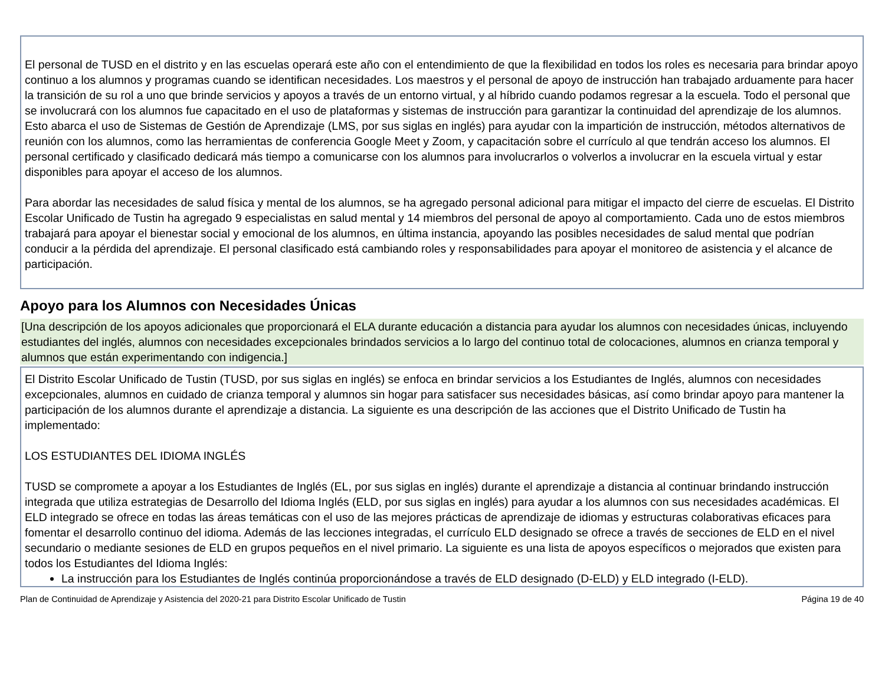El personal de TUSD en el distrito y en las escuelas operará este año con el entendimiento de que la flexibilidad en todos los roles es necesaria para brindar apoyo continuo a los alumnos y programas cuando se identifican necesidades. Los maestros y el personal de apoyo de instrucción han trabajado arduamente para hacer la transición de su rol a uno que brinde servicios y apoyos a través de un entorno virtual, y al híbrido cuando podamos regresar a la escuela. Todo el personal que se involucrará con los alumnos fue capacitado en el uso de plataformas y sistemas de instrucción para garantizar la continuidad del aprendizaje de los alumnos. Esto abarca el uso de Sistemas de Gestión de Aprendizaje (LMS, por sus siglas en inglés) para ayudar con la impartición de instrucción, métodos alternativos de reunión con los alumnos, como las herramientas de conferencia Google Meet y Zoom, y capacitación sobre el currículo al que tendrán acceso los alumnos. El personal certificado y clasificado dedicará más tiempo a comunicarse con los alumnos para involucrarlos o volverlos a involucrar en la escuela virtual y estar disponibles para apoyar el acceso de los alumnos.
Para abordar las necesidades de salud física y mental de los alumnos, se ha agregado personal adicional para mitigar el impacto del cierre de escuelas. El Distrito Escolar Unificado de Tustin ha agregado 9 especialistas en salud mental y 14 miembros del personal de apoyo al comportamiento. Cada uno de estos miembros trabajará para apoyar el bienestar social y emocional de los alumnos, en última instancia, apoyando las posibles necesidades de salud mental que podrían conducir a la pérdida del aprendizaje. El personal clasificado está cambiando roles y responsabilidades para apoyar el monitoreo de asistencia y el alcance de participación.
Apoyo para los Alumnos con Necesidades Únicas
[Una descripción de los apoyos adicionales que proporcionará el ELA durante educación a distancia para ayudar los alumnos con necesidades únicas, incluyendo estudiantes del inglés, alumnos con necesidades excepcionales brindados servicios a lo largo del continuo total de colocaciones, alumnos en crianza temporal y alumnos que están experimentando con indigencia.]
El Distrito Escolar Unificado de Tustin (TUSD, por sus siglas en inglés) se enfoca en brindar servicios a los Estudiantes de Inglés, alumnos con necesidades excepcionales, alumnos en cuidado de crianza temporal y alumnos sin hogar para satisfacer sus necesidades básicas, así como brindar apoyo para mantener la participación de los alumnos durante el aprendizaje a distancia. La siguiente es una descripción de las acciones que el Distrito Unificado de Tustin ha implementado:
LOS ESTUDIANTES DEL IDIOMA INGLÉS
TUSD se compromete a apoyar a los Estudiantes de Inglés (EL, por sus siglas en inglés) durante el aprendizaje a distancia al continuar brindando instrucción integrada que utiliza estrategias de Desarrollo del Idioma Inglés (ELD, por sus siglas en inglés) para ayudar a los alumnos con sus necesidades académicas. El ELD integrado se ofrece en todas las áreas temáticas con el uso de las mejores prácticas de aprendizaje de idiomas y estructuras colaborativas eficaces para fomentar el desarrollo continuo del idioma. Además de las lecciones integradas, el currículo ELD designado se ofrece a través de secciones de ELD en el nivel secundario o mediante sesiones de ELD en grupos pequeños en el nivel primario. La siguiente es una lista de apoyos específicos o mejorados que existen para todos los Estudiantes del Idioma Inglés:
La instrucción para los Estudiantes de Inglés continúa proporcionándose a través de ELD designado (D-ELD) y ELD integrado (I-ELD).
Plan de Continuidad de Aprendizaje y Asistencia del 2020-21 para Distrito Escolar Unificado de Tustin Página 19 de 40